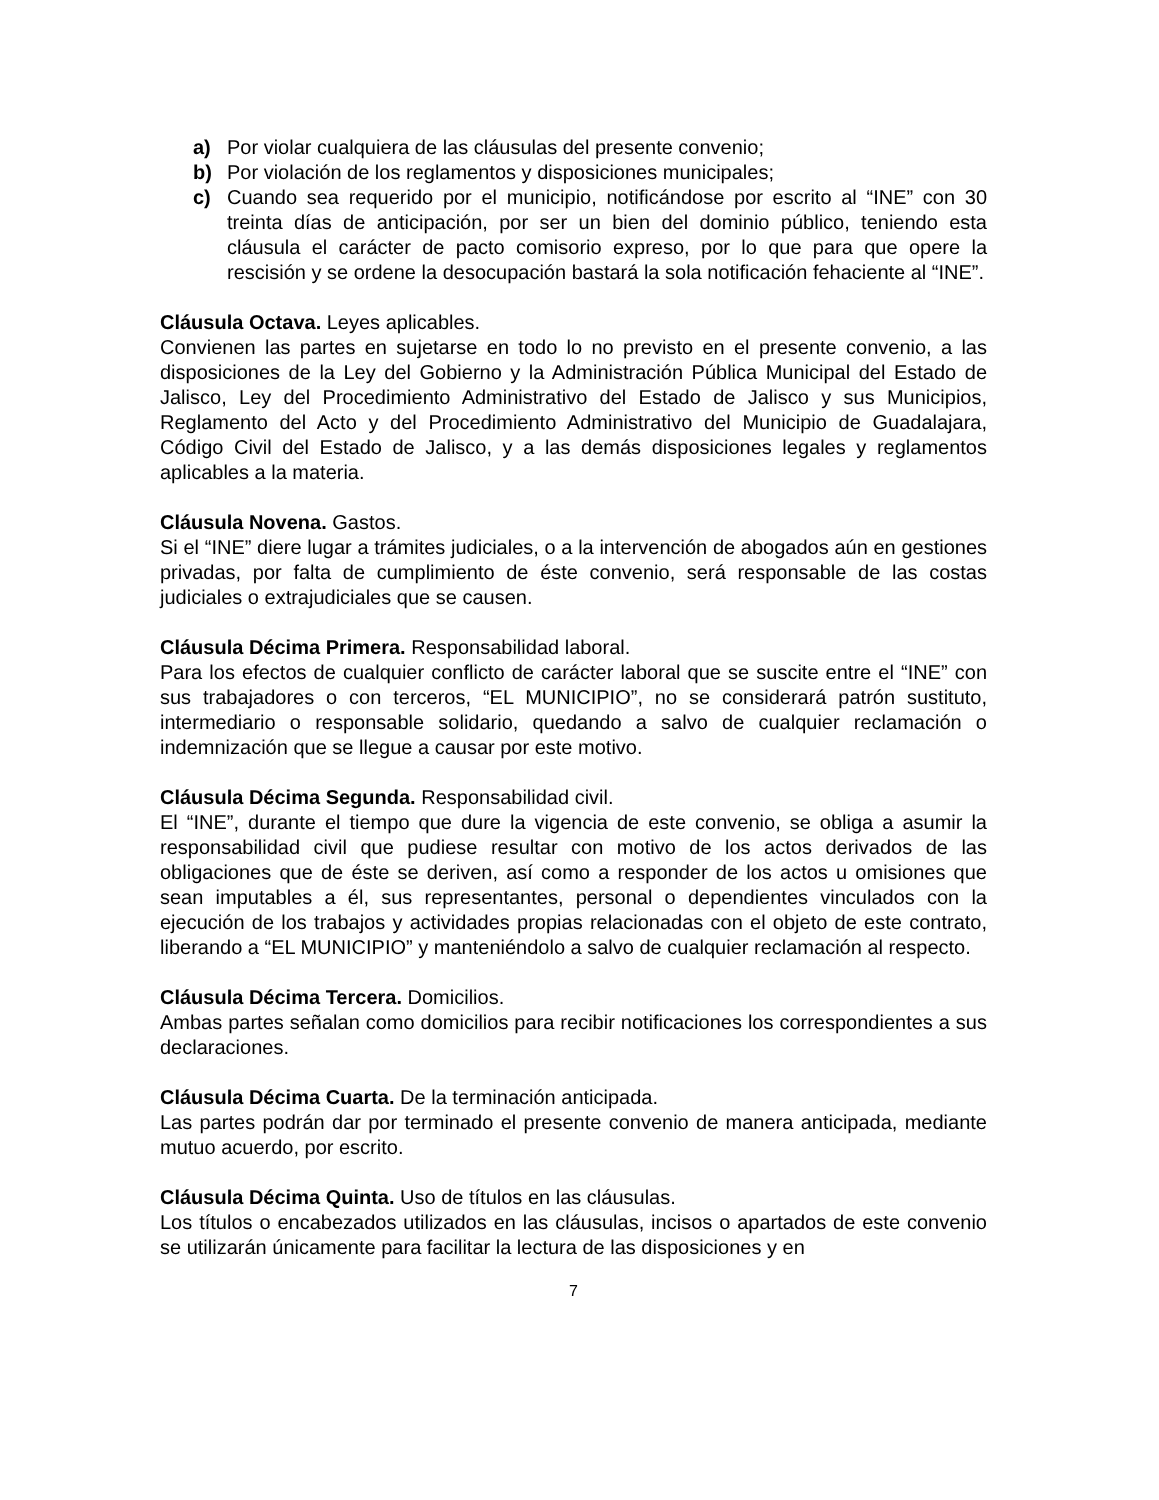a) Por violar cualquiera de las cláusulas del presente convenio;
b) Por violación de los reglamentos y disposiciones municipales;
c) Cuando sea requerido por el municipio, notificándose por escrito al “INE” con 30 treinta días de anticipación, por ser un bien del dominio público, teniendo esta cláusula el carácter de pacto comisorio expreso, por lo que para que opere la rescisión y se ordene la desocupación bastará la sola notificación fehaciente al “INE”.
Cláusula Octava. Leyes aplicables.
Convienen las partes en sujetarse en todo lo no previsto en el presente convenio, a las disposiciones de la Ley del Gobierno y la Administración Pública Municipal del Estado de Jalisco, Ley del Procedimiento Administrativo del Estado de Jalisco y sus Municipios, Reglamento del Acto y del Procedimiento Administrativo del Municipio de Guadalajara, Código Civil del Estado de Jalisco, y a las demás disposiciones legales y reglamentos aplicables a la materia.
Cláusula Novena. Gastos.
Si el “INE” diere lugar a trámites judiciales, o a la intervención de abogados aún en gestiones privadas, por falta de cumplimiento de éste convenio, será responsable de las costas judiciales o extrajudiciales que se causen.
Cláusula Décima Primera. Responsabilidad laboral.
Para los efectos de cualquier conflicto de carácter laboral que se suscite entre el “INE” con sus trabajadores o con terceros, “EL MUNICIPIO”, no se considerará patrón sustituto, intermediario o responsable solidario, quedando a salvo de cualquier reclamación o indemnización que se llegue a causar por este motivo.
Cláusula Décima Segunda. Responsabilidad civil.
El “INE”, durante el tiempo que dure la vigencia de este convenio, se obliga a asumir la responsabilidad civil que pudiese resultar con motivo de los actos derivados de las obligaciones que de éste se deriven, así como a responder de los actos u omisiones que sean imputables a él, sus representantes, personal o dependientes vinculados con la ejecución de los trabajos y actividades propias relacionadas con el objeto de este contrato, liberando a “EL MUNICIPIO” y manteniéndolo a salvo de cualquier reclamación al respecto.
Cláusula Décima Tercera. Domicilios.
Ambas partes señalan como domicilios para recibir notificaciones los correspondientes a sus declaraciones.
Cláusula Décima Cuarta. De la terminación anticipada.
Las partes podrán dar por terminado el presente convenio de manera anticipada, mediante mutuo acuerdo, por escrito.
Cláusula Décima Quinta. Uso de títulos en las cláusulas.
Los títulos o encabezados utilizados en las cláusulas, incisos o apartados de este convenio se utilizarán únicamente para facilitar la lectura de las disposiciones y en
7